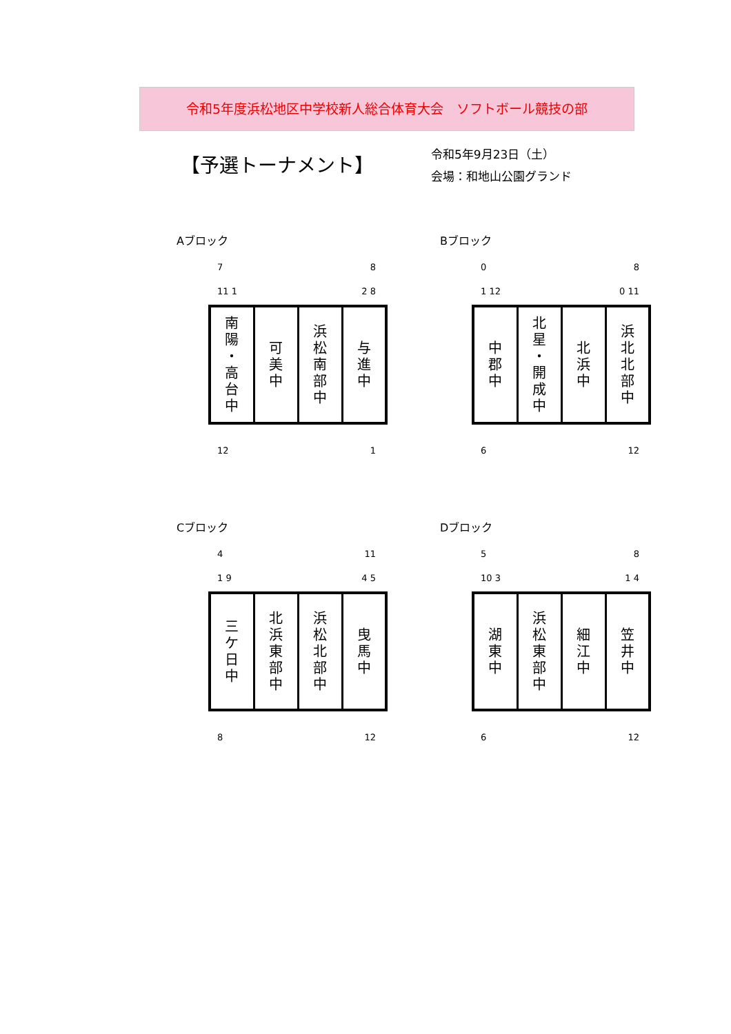令和5年度浜松地区中学校新人総合体育大会　ソフトボール競技の部
【予選トーナメント】
令和5年9月23日（土）
会場：和地山公園グランド
Aブロック
7 8
11 1 2 8
| 南 陽 ・ 高 台 中 | 可 美 中 | 浜 松 南 部 中 | 与 進 中 |
12 1
Bブロック
0 8
1 12 0 11
| 中 郡 中 | 北 星 ・ 開 成 中 | 北 浜 中 | 浜 北 北 部 中 |
6 12
Cブロック
4 11
1 9 4 5
| 三 ケ 日 中 | 北 浜 東 部 中 | 浜 松 北 部 中 | 曳 馬 中 |
8 12
Dブロック
5 8
10 3 1 4
| 湖 東 中 | 浜 松 東 部 中 | 細 江 中 | 笠 井 中 |
6 12